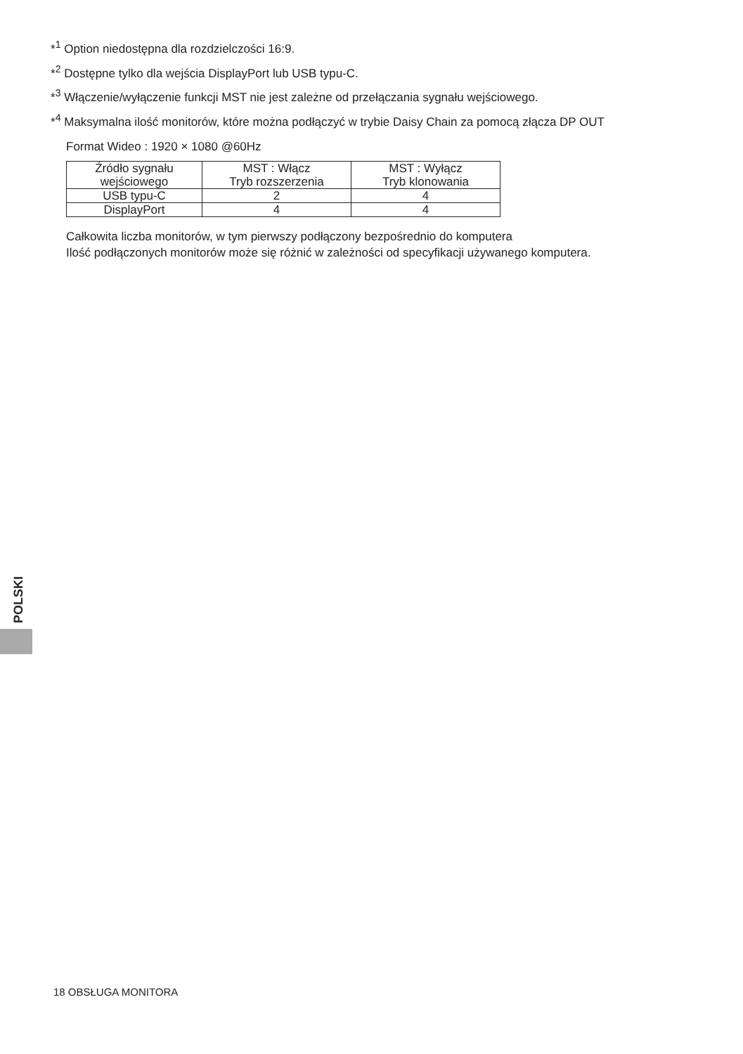*<sup>1</sup> Option niedostępna dla rozdzielczości 16:9.
*<sup>2</sup> Dostępne tylko dla wejścia DisplayPort lub USB typu-C.
*<sup>3</sup> Włączenie/wyłączenie funkcji MST nie jest zależne od przełączania sygnału wejściowego.
*<sup>4</sup> Maksymalna ilość monitorów, które można podłączyć w trybie Daisy Chain za pomocą złącza DP OUT
Format Wideo : 1920 × 1080 @60Hz
| Źródło sygnału wejściowego | MST : Włącz Tryb rozszerzenia | MST : Wyłącz Tryb klonowania |
| --- | --- | --- |
| USB typu-C | 2 | 4 |
| DisplayPort | 4 | 4 |
Całkowita liczba monitorów, w tym pierwszy podłączony bezpośrednio do komputera
Ilość podłączonych monitorów może się różnić w zależności od specyfikacji używanego komputera.
POLSKI
18 OBSŁUGA MONITORA